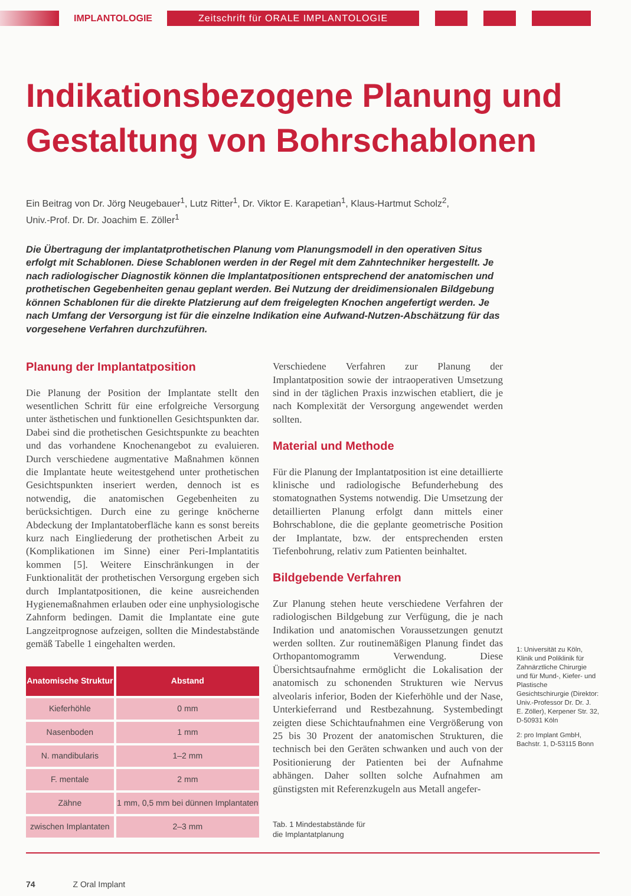IMPLANTOLOGIE Zeitschrift für ORALE IMPLANTOLOGIE
Indikationsbezogene Planung und Gestaltung von Bohrschablonen
Ein Beitrag von Dr. Jörg Neugebauer<sup>1</sup>, Lutz Ritter<sup>1</sup>, Dr. Viktor E. Karapetian<sup>1</sup>, Klaus-Hartmut Scholz<sup>2</sup>, Univ.-Prof. Dr. Dr. Joachim E. Zöller<sup>1</sup>
Die Übertragung der implantatprothetischen Planung vom Planungsmodell in den operativen Situs erfolgt mit Schablonen. Diese Schablonen werden in der Regel mit dem Zahntechniker hergestellt. Je nach radiologischer Diagnostik können die Implantatpositionen entsprechend der anatomischen und prothetischen Gegebenheiten genau geplant werden. Bei Nutzung der dreidimensionalen Bildgebung können Schablonen für die direkte Platzierung auf dem freigelegten Knochen angefertigt werden. Je nach Umfang der Versorgung ist für die einzelne Indikation eine Aufwand-Nutzen-Abschätzung für das vorgesehene Verfahren durchzuführen.
Planung der Implantatposition
Die Planung der Position der Implantate stellt den wesentlichen Schritt für eine erfolgreiche Versorgung unter ästhetischen und funktionellen Gesichtspunkten dar. Dabei sind die prothetischen Gesichtspunkte zu beachten und das vorhandene Knochenangebot zu evaluieren. Durch verschiedene augmentative Maßnahmen können die Implantate heute weitestgehend unter prothetischen Gesichtspunkten inseriert werden, dennoch ist es notwendig, die anatomischen Gegebenheiten zu berücksichtigen. Durch eine zu geringe knöcherne Abdeckung der Implantatoberfläche kann es sonst bereits kurz nach Eingliederung der prothetischen Arbeit zu (Komplikationen im Sinne) einer Peri-Implantatitis kommen [5]. Weitere Einschränkungen in der Funktionalität der prothetischen Versorgung ergeben sich durch Implantatpositionen, die keine ausreichenden Hygienemaßnahmen erlauben oder eine unphysiologische Zahnform bedingen. Damit die Implantate eine gute Langzeitprognose aufzeigen, sollten die Mindestabstände gemäß Tabelle 1 eingehalten werden.
| Anatomische Struktur | Abstand |
| --- | --- |
| Kieferhöhle | 0 mm |
| Nasenboden | 1 mm |
| N. mandibularis | 1–2 mm |
| F. mentale | 2 mm |
| Zähne | 1 mm, 0,5 mm bei dünnen Implantaten |
| zwischen Implantaten | 2–3 mm |
Verschiedene Verfahren zur Planung der Implantatposition sowie der intraoperativen Umsetzung sind in der täglichen Praxis inzwischen etabliert, die je nach Komplexität der Versorgung angewendet werden sollten.
Material und Methode
Für die Planung der Implantatposition ist eine detaillierte klinische und radiologische Befunderhebung des stomatognathen Systems notwendig. Die Umsetzung der detaillierten Planung erfolgt dann mittels einer Bohrschablone, die die geplante geometrische Position der Implantate, bzw. der entsprechenden ersten Tiefenbohrung, relativ zum Patienten beinhaltet.
Bildgebende Verfahren
Zur Planung stehen heute verschiedene Verfahren der radiologischen Bildgebung zur Verfügung, die je nach Indikation und anatomischen Voraussetzungen genutzt werden sollten. Zur routinemäßigen Planung findet das Orthopantomogramm Verwendung. Diese Übersichtsaufnahme ermöglicht die Lokalisation der anatomisch zu schonenden Strukturen wie Nervus alveolaris inferior, Boden der Kieferhöhle und der Nase, Unterkieferrand und Restbezahnung. Systembedingt zeigten diese Schichtaufnahmen eine Vergrößerung von 25 bis 30 Prozent der anatomischen Strukturen, die technisch bei den Geräten schwanken und auch von der Positionierung der Patienten bei der Aufnahme abhängen. Daher sollten solche Aufnahmen am günstigsten mit Referenzkugeln aus Metall angefer-
Tab. 1 Mindestabstände für
die Implantatplanung
1: Universität zu Köln, Klinik und Poliklinik für Zahnärztliche Chirurgie und für Mund-, Kiefer- und Plastische Gesichtschirurgie (Direktor: Univ.-Professor Dr. Dr. J. E. Zöller), Kerpener Str. 32, D-50931 Köln
2: pro Implant GmbH, Bachstr. 1, D-53115 Bonn
74 Z Oral Implant